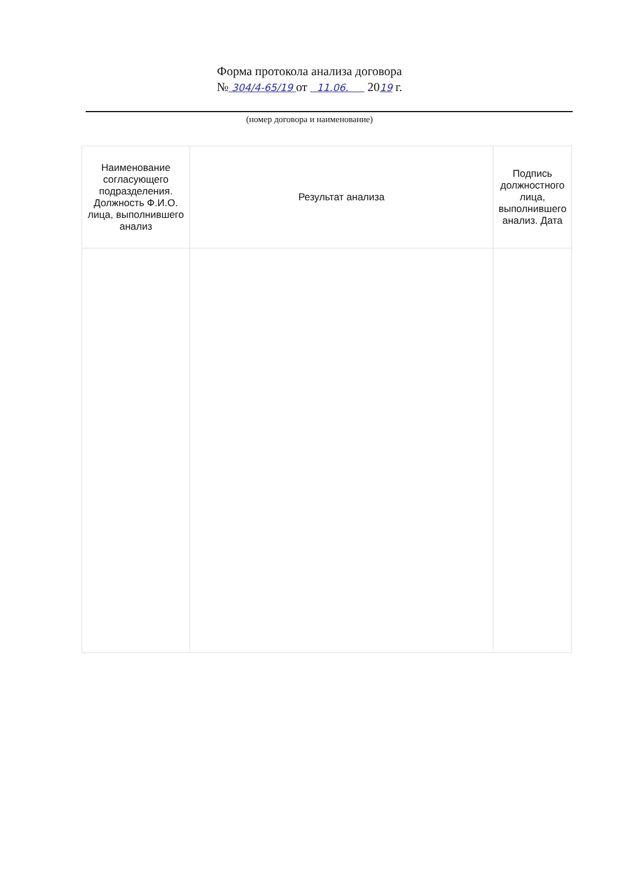Форма протокола анализа договора
№ 304/4-65/19 от 11.06. 2019 г.
(номер договора и наименование)
| Наименование согласующего подразделения. Должность Ф.И.О. лица, выполнившего анализ | Результат анализа | Подпись должностного лица, выполнившего анализ. Дата |
| --- | --- | --- |